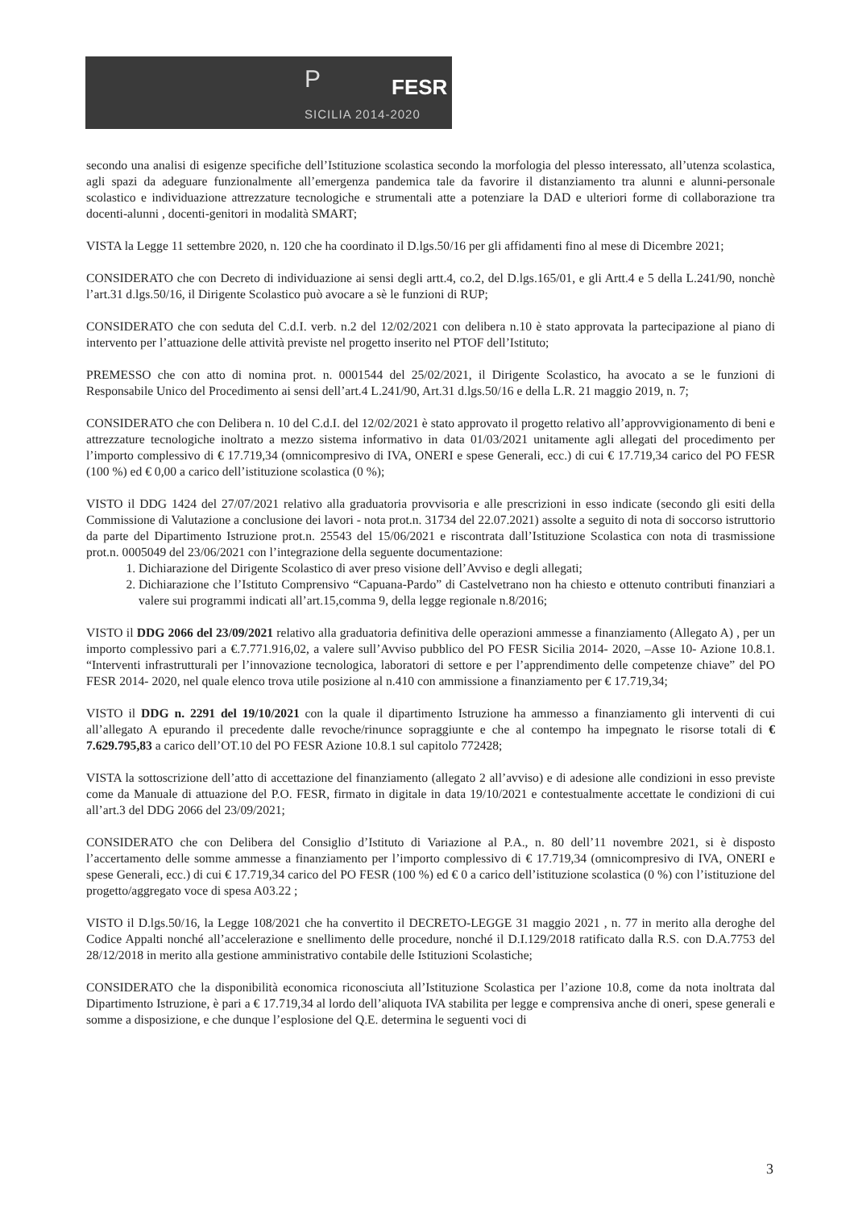P FESR
SICILIA 2014-2020
secondo una analisi di esigenze specifiche dell’Istituzione scolastica secondo la morfologia del plesso interessato, all’utenza scolastica, agli spazi da adeguare funzionalmente all’emergenza pandemica tale da favorire il distanziamento tra alunni e alunni-personale scolastico e individuazione attrezzature tecnologiche e strumentali atte a potenziare la DAD e ulteriori forme di collaborazione tra docenti-alunni , docenti-genitori in modalità SMART;
VISTA la Legge 11 settembre 2020, n. 120 che ha coordinato il D.lgs.50/16 per gli affidamenti fino al mese di Dicembre 2021;
CONSIDERATO che con Decreto di individuazione ai sensi degli artt.4, co.2, del D.lgs.165/01, e gli Artt.4 e 5 della L.241/90, nonchè l’art.31 d.lgs.50/16, il Dirigente Scolastico può avocare a sè le funzioni di RUP;
CONSIDERATO che con seduta del C.d.I. verb. n.2 del 12/02/2021 con delibera n.10 è stato approvata la partecipazione al piano di intervento per l’attuazione delle attività previste nel progetto inserito nel PTOF dell’Istituto;
PREMESSO che con atto di nomina prot. n. 0001544 del 25/02/2021, il Dirigente Scolastico, ha avocato a se le funzioni di Responsabile Unico del Procedimento ai sensi dell’art.4 L.241/90, Art.31 d.lgs.50/16 e della L.R. 21 maggio 2019, n. 7;
CONSIDERATO che con Delibera n. 10 del C.d.I. del 12/02/2021 è stato approvato il progetto relativo all’approvvigionamento di beni e attrezzature tecnologiche inoltrato a mezzo sistema informativo in data 01/03/2021 unitamente agli allegati del procedimento per l’importo complessivo di € 17.719,34 (omnicompresivo di IVA, ONERI e spese Generali, ecc.) di cui € 17.719,34 carico del PO FESR (100 %) ed € 0,00 a carico dell’istituzione scolastica (0 %);
VISTO il DDG 1424 del 27/07/2021 relativo alla graduatoria provvisoria e alle prescrizioni in esso indicate (secondo gli esiti della Commissione di Valutazione a conclusione dei lavori - nota prot.n. 31734 del 22.07.2021) assolte a seguito di nota di soccorso istruttorio da parte del Dipartimento Istruzione prot.n. 25543 del 15/06/2021 e riscontrata dall’Istituzione Scolastica con nota di trasmissione prot.n. 0005049 del 23/06/2021 con l’integrazione della seguente documentazione:
1. Dichiarazione del Dirigente Scolastico di aver preso visione dell’Avviso e degli allegati;
2. Dichiarazione che l’Istituto Comprensivo “Capuana-Pardo” di Castelvetrano non ha chiesto e ottenuto contributi finanziari a valere sui programmi indicati all’art.15,comma 9, della legge regionale n.8/2016;
VISTO il DDG 2066 del 23/09/2021 relativo alla graduatoria definitiva delle operazioni ammesse a finanziamento (Allegato A) , per un importo complessivo pari a €.7.771.916,02, a valere sull’Avviso pubblico del PO FESR Sicilia 2014- 2020, –Asse 10- Azione 10.8.1. “Interventi infrastrutturali per l’innovazione tecnologica, laboratori di settore e per l’apprendimento delle competenze chiave” del PO FESR 2014- 2020, nel quale elenco trova utile posizione al n.410 con ammissione a finanziamento per € 17.719,34;
VISTO il DDG n. 2291 del 19/10/2021 con la quale il dipartimento Istruzione ha ammesso a finanziamento gli interventi di cui all’allegato A epurando il precedente dalle revoche/rinunce sopraggiunte e che al contempo ha impegnato le risorse totali di € 7.629.795,83 a carico dell’OT.10 del PO FESR Azione 10.8.1 sul capitolo 772428;
VISTA la sottoscrizione dell’atto di accettazione del finanziamento (allegato 2 all’avviso) e di adesione alle condizioni in esso previste come da Manuale di attuazione del P.O. FESR, firmato in digitale in data 19/10/2021 e contestualmente accettate le condizioni di cui all’art.3 del DDG 2066 del 23/09/2021;
CONSIDERATO che con Delibera del Consiglio d’Istituto di Variazione al P.A., n. 80 dell’11 novembre 2021, si è disposto l’accertamento delle somme ammesse a finanziamento per l’importo complessivo di € 17.719,34 (omnicompresivo di IVA, ONERI e spese Generali, ecc.) di cui € 17.719,34 carico del PO FESR (100 %) ed € 0 a carico dell’istituzione scolastica (0 %) con l’istituzione del progetto/aggregato voce di spesa A03.22 ;
VISTO il D.lgs.50/16, la Legge 108/2021 che ha convertito il DECRETO-LEGGE 31 maggio 2021 , n. 77 in merito alla deroghe del Codice Appalti nonché all’accelerazione e snellimento delle procedure, nonché il D.I.129/2018 ratificato dalla R.S. con D.A.7753 del 28/12/2018 in merito alla gestione amministrativo contabile delle Istituzioni Scolastiche;
CONSIDERATO che la disponibilità economica riconosciuta all’Istituzione Scolastica per l’azione 10.8, come da nota inoltrata dal Dipartimento Istruzione, è pari a € 17.719,34 al lordo dell’aliquota IVA stabilita per legge e comprensiva anche di oneri, spese generali e somme a disposizione, e che dunque l’esplosione del Q.E. determina le seguenti voci di
3